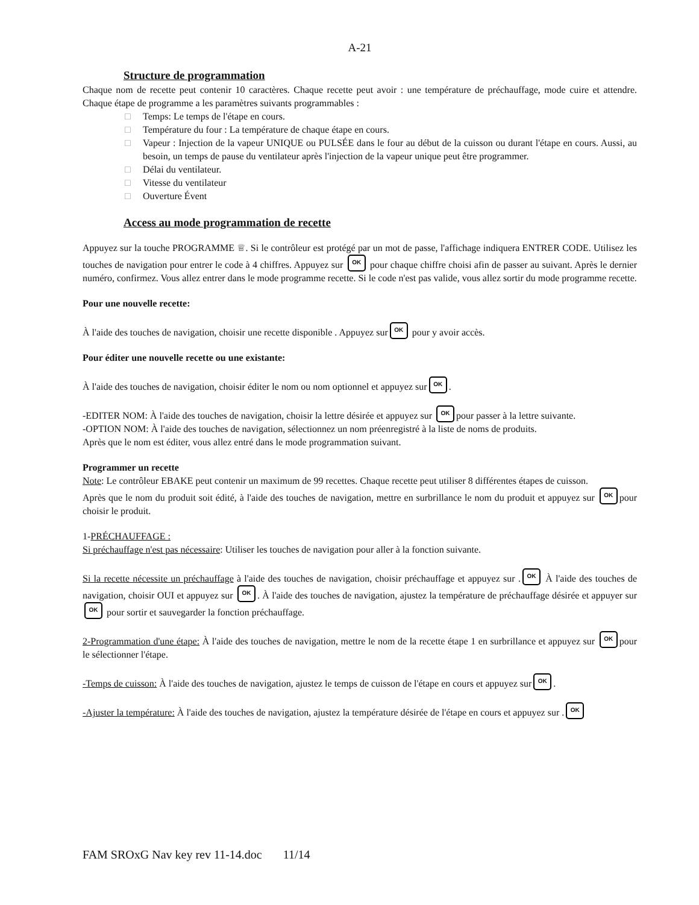A-21
Structure de programmation
Chaque nom de recette peut contenir 10 caractères. Chaque recette peut avoir : une température de préchauffage, mode cuire et attendre. Chaque étape de programme a les paramètres suivants programmables :
□ Temps: Le temps de l'étape en cours.
□ Température du four : La température de chaque étape en cours.
□ Vapeur : Injection de la vapeur UNIQUE ou PULSÉE dans le four au début de la cuisson ou durant l'étape en cours. Aussi, au besoin, un temps de pause du ventilateur après l'injection de la vapeur unique peut être programmer.
□ Délai du ventilateur.
□ Vitesse du ventilateur
□ Ouverture Évent
Access au mode programmation de recette
Appuyez sur la touche PROGRAMME ♕. Si le contrôleur est protégé par un mot de passe, l'affichage indiquera ENTRER CODE. Utilisez les touches de navigation pour entrer le code à 4 chiffres. Appuyez sur OK pour chaque chiffre choisi afin de passer au suivant. Après le dernier numéro, confirmez. Vous allez entrer dans le mode programme recette. Si le code n'est pas valide, vous allez sortir du mode programme recette.
Pour une nouvelle recette:
À l'aide des touches de navigation, choisir une recette disponible . Appuyez sur OK pour y avoir accès.
Pour éditer une nouvelle recette ou une existante:
À l'aide des touches de navigation, choisir éditer le nom ou nom optionnel et appuyez sur OK.
-EDITER NOM: À l'aide des touches de navigation, choisir la lettre désirée et appuyez sur OK pour passer à la lettre suivante.
-OPTION NOM: À l'aide des touches de navigation, sélectionnez un nom préenregistré à la liste de noms de produits.
Après que le nom est éditer, vous allez entré dans le mode programmation suivant.
Programmer un recette
Note: Le contrôleur EBAKE peut contenir un maximum de 99 recettes. Chaque recette peut utiliser 8 différentes étapes de cuisson.
Après que le nom du produit soit édité, à l'aide des touches de navigation, mettre en surbrillance le nom du produit et appuyez sur OK pour choisir le produit.
1-PRÉCHAUFFAGE :
Si préchauffage n'est pas nécessaire: Utiliser les touches de navigation pour aller à la fonction suivante.
Si la recette nécessite un préchauffage à l'aide des touches de navigation, choisir préchauffage et appuyez sur . OK À l'aide des touches de navigation, choisir OUI et appuyez sur OK. À l'aide des touches de navigation, ajustez la température de préchauffage désirée et appuyer sur OK pour sortir et sauvegarder la fonction préchauffage.
2-Programmation d'une étape: À l'aide des touches de navigation, mettre le nom de la recette étape 1 en surbrillance et appuyez sur OK pour le sélectionner l'étape.
-Temps de cuisson: À l'aide des touches de navigation, ajustez le temps de cuisson de l'étape en cours et appuyez sur OK.
-Ajuster la température: À l'aide des touches de navigation, ajustez la température désirée de l'étape en cours et appuyez sur . OK
FAM SROxG Nav key rev 11-14.doc 11/14